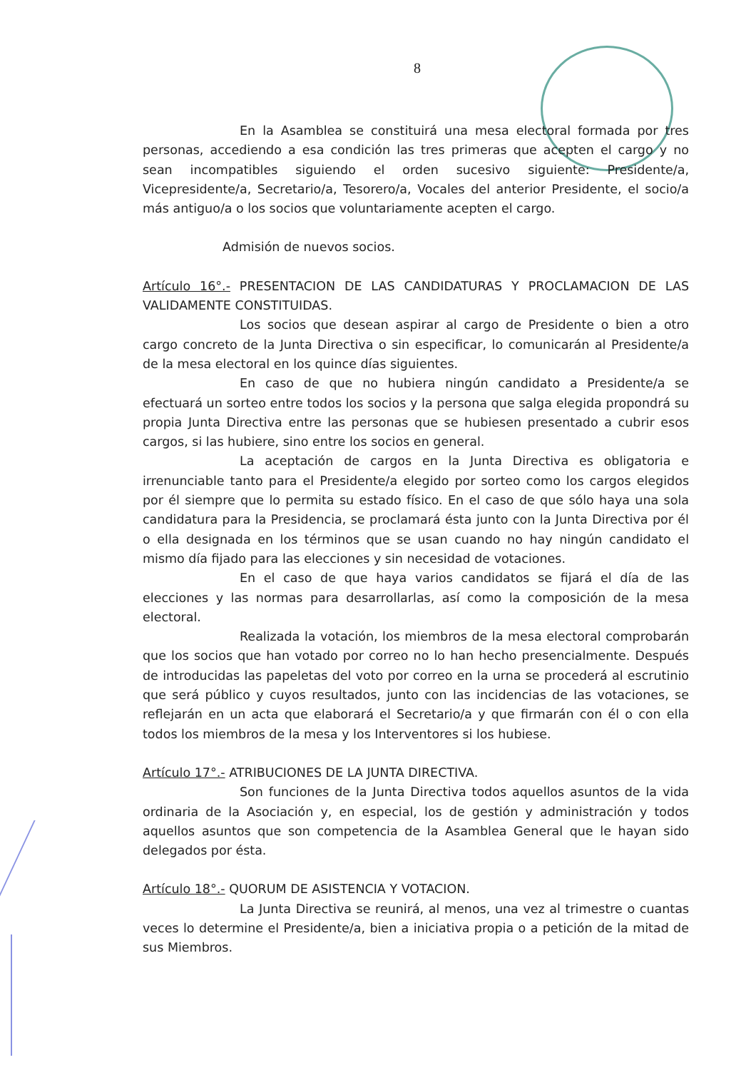8
En la Asamblea se constituirá una mesa electoral formada por tres personas, accediendo a esa condición las tres primeras que acepten el cargo y no sean incompatibles siguiendo el orden sucesivo siguiente: Presidente/a, Vicepresidente/a, Secretario/a, Tesorero/a, Vocales del anterior Presidente, el socio/a más antiguo/a o los socios que voluntariamente acepten el cargo.
Admisión de nuevos socios.
Artículo 16°.- PRESENTACION DE LAS CANDIDATURAS Y PROCLAMACION DE LAS VALIDAMENTE CONSTITUIDAS.
Los socios que desean aspirar al cargo de Presidente o bien a otro cargo concreto de la Junta Directiva o sin especificar, lo comunicarán al Presidente/a de la mesa electoral en los quince días siguientes.
En caso de que no hubiera ningún candidato a Presidente/a se efectuará un sorteo entre todos los socios y la persona que salga elegida propondrá su propia Junta Directiva entre las personas que se hubiesen presentado a cubrir esos cargos, si las hubiere, sino entre los socios en general.
La aceptación de cargos en la Junta Directiva es obligatoria e irrenunciable tanto para el Presidente/a elegido por sorteo como los cargos elegidos por él siempre que lo permita su estado físico. En el caso de que sólo haya una sola candidatura para la Presidencia, se proclamará ésta junto con la Junta Directiva por él o ella designada en los términos que se usan cuando no hay ningún candidato el mismo día fijado para las elecciones y sin necesidad de votaciones.
En el caso de que haya varios candidatos se fijará el día de las elecciones y las normas para desarrollarlas, así como la composición de la mesa electoral.
Realizada la votación, los miembros de la mesa electoral comprobarán que los socios que han votado por correo no lo han hecho presencialmente. Después de introducidas las papeletas del voto por correo en la urna se procederá al escrutinio que será público y cuyos resultados, junto con las incidencias de las votaciones, se reflejarán en un acta que elaborará el Secretario/a y que firmarán con él o con ella todos los miembros de la mesa y los Interventores si los hubiese.
Artículo 17°.- ATRIBUCIONES DE LA JUNTA DIRECTIVA.
Son funciones de la Junta Directiva todos aquellos asuntos de la vida ordinaria de la Asociación y, en especial, los de gestión y administración y todos aquellos asuntos que son competencia de la Asamblea General que le hayan sido delegados por ésta.
Artículo 18°.- QUORUM DE ASISTENCIA Y VOTACION.
La Junta Directiva se reunirá, al menos, una vez al trimestre o cuantas veces lo determine el Presidente/a, bien a iniciativa propia o a petición de la mitad de sus Miembros.